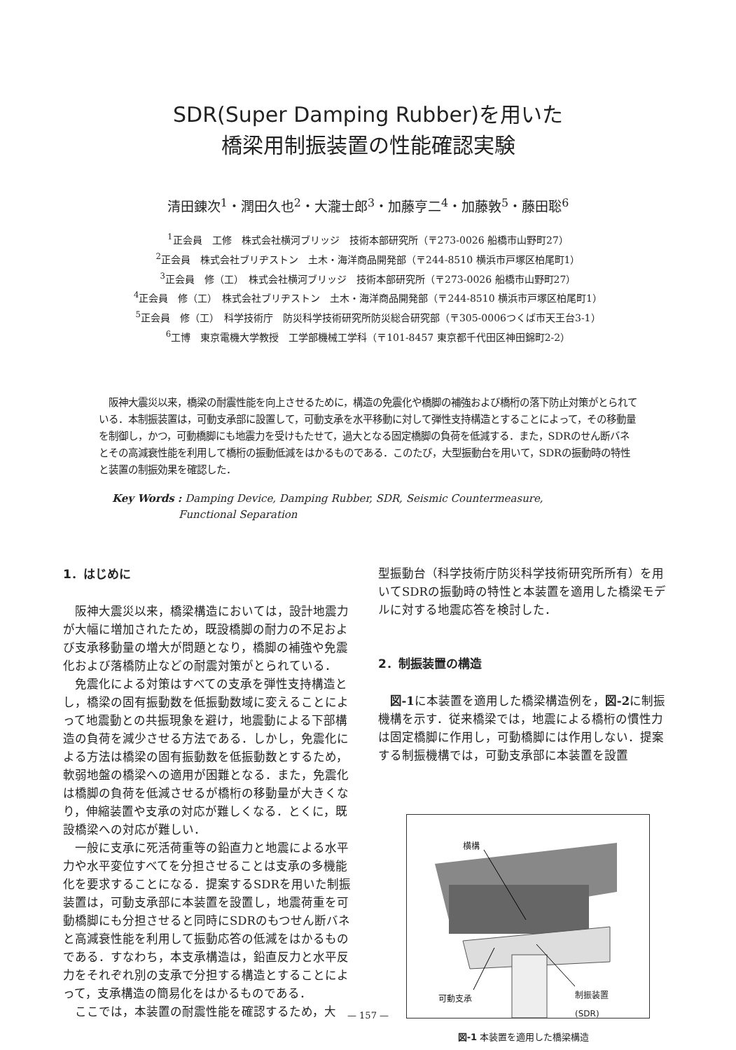SDR(Super Damping Rubber)を用いた
橋梁用制振装置の性能確認実験
清田錬次<sup>1</sup>・潤田久也<sup>2</sup>・大瀧士郎<sup>3</sup>・加藤亨二<sup>4</sup>・加藤敦<sup>5</sup>・藤田聡<sup>6</sup>
<sup>1</sup> 正会員　工修　株式会社横河ブリッジ　技術本部研究所（〒273-0026 船橋市山野町27）
<sup>2</sup> 正会員　株式会社ブリヂストン　土木・海洋商品開発部（〒244-8510 横浜市戸塚区柏尾町1）
<sup>3</sup> 正会員　修（工）　株式会社横河ブリッジ　技術本部研究所（〒273-0026 船橋市山野町27）
<sup>4</sup> 正会員　修（工）　株式会社ブリヂストン　土木・海洋商品開発部（〒244-8510 横浜市戸塚区柏尾町1）
<sup>5</sup> 正会員　修（工）　科学技術庁　防災科学技術研究所防災総合研究部（〒305-0006つくば市天王台3-1）
<sup>6</sup> 工博　東京電機大学教授　工学部機械工学科（〒101-8457 東京都千代田区神田錦町2-2）
阪神大震災以来，橋梁の耐震性能を向上させるために，構造の免震化や橋脚の補強および橋桁の落下防止対策がとられている．本制振装置は，可動支承部に設置して，可動支承を水平移動に対して弾性支持構造とすることによって，その移動量を制御し，かつ，可動橋脚にも地震力を受けもたせて，過大となる固定橋脚の負荷を低減する．また，SDRのせん断バネとその高減衰性能を利用して橋桁の振動低減をはかるものである．このたび，大型振動台を用いて，SDRの振動時の特性と装置の制振効果を確認した．
Key Words : Damping Device, Damping Rubber, SDR, Seismic Countermeasure,
Functional Separation
1．はじめに
阪神大震災以来，橋梁構造においては，設計地震力が大幅に増加されたため，既設橋脚の耐力の不足および支承移動量の増大が問題となり，橋脚の補強や免震化および落橋防止などの耐震対策がとられている．
免震化による対策はすべての支承を弾性支持構造とし，橋梁の固有振動数を低振動数域に変えることによって地震動との共振現象を避け，地震動による下部構造の負荷を減少させる方法である．しかし，免震化による方法は橋梁の固有振動数を低振動数とするため，軟弱地盤の橋梁への適用が困難となる．また，免震化は橋脚の負荷を低減させるが橋桁の移動量が大きくなり，伸縮装置や支承の対応が難しくなる．とくに，既設橋梁への対応が難しい．
一般に支承に死活荷重等の鉛直力と地震による水平力や水平変位すべてを分担させることは支承の多機能化を要求することになる．提案するSDRを用いた制振装置は，可動支承部に本装置を設置し，地震荷重を可動橋脚にも分担させると同時にSDRのもつせん断バネと高減衰性能を利用して振動応答の低減をはかるものである．すなわち，本支承構造は，鉛直反力と水平反力をそれぞれ別の支承で分担する構造とすることによって，支承構造の簡易化をはかるものである．
ここでは，本装置の耐震性能を確認するため，大
型振動台（科学技術庁防災科学技術研究所所有）を用いてSDRの振動時の特性と本装置を適用した橋梁モデルに対する地震応答を検討した．
2．制振装置の構造
図-1に本装置を適用した橋梁構造例を，図-2に制振機構を示す．従来橋梁では，地震による橋桁の慣性力は固定橋脚に作用し，可動橋脚には作用しない．提案する制振機構では，可動支承部に本装置を設置
横構
可動支承 制振装置
(SDR)
図-1 本装置を適用した橋梁構造
— 157 —